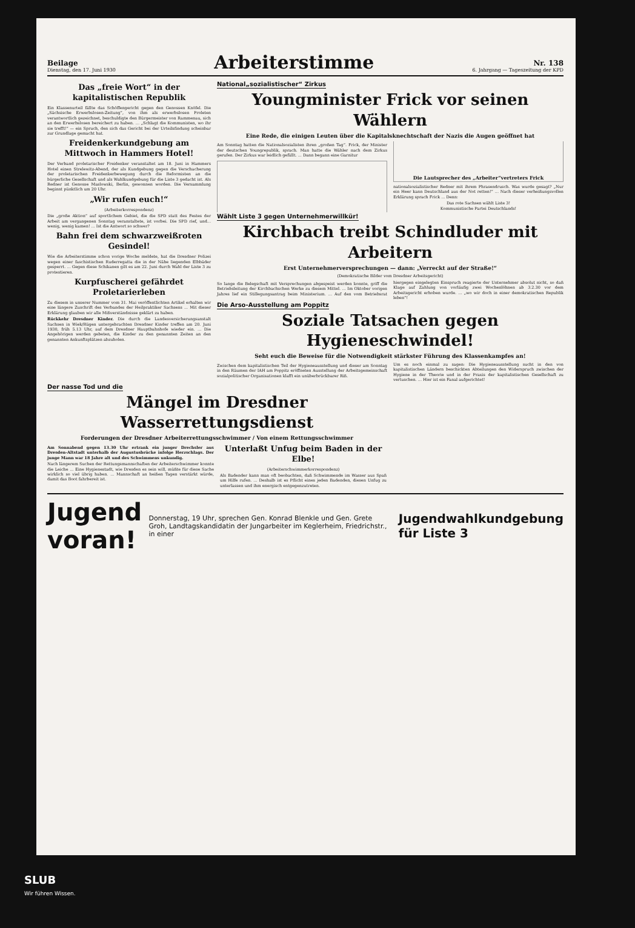Beilage
Dienstag, den 17. Juni 1930
Arbeiterstimme
Nr. 138
6. Jahrgang — Tageszeitung der KPD
Das „freie Wort“ in der kapitalistischen Republik
Ein Klassenurteil fällte das Schöffengericht gegen den Genossen Knöfel. Die „Sächsische Erwerbslosen-Zeitung“, von ihm als erwerbslosen Proleten verantwortlich gezeichnet, beschuldigte den Bürgermeister von Rammenau, sich an den Erwerbslosen bereichert zu haben. ... „Schlagt die Kommunisten, wo ihr sie trefft!“ — ein Spruch, den sich das Gericht bei der Urteilsfindung scheinbar zur Grundlage gemacht hat.
Freidenkerkundgebung am Mittwoch in Hammers Hotel!
Der Verband proletarischer Freidenker veranstaltet am 18. Juni in Hammers Hotel einen Strelewitz-Abend, der als Kundgebung gegen die Verschacherung der proletarischen Freidenkerbewegung durch die Reformisten an die bürgerliche Gesellschaft und als Wahlkundgebung für die Liste 3 gedacht ist. Als Redner ist Genosse Maslowski, Berlin, gewonnen worden. Die Versammlung beginnt pünktlich um 20 Uhr.
„Wir rufen euch!“
(Arbeiterkorrespondenz)
Die „große Aktion“ auf sportlichem Gebiet, die die SPD statt des Festes der Arbeit am vergangenen Sonntag veranstaltete, ist vorbei. Die SPD rief, und... wenig, wenig kamen! ... Ist die Antwort so schwer?
Bahn frei dem schwarzweißroten Gesindel!
Wie die Arbeiterstimme schon vorige Woche meldete, hat die Dresdner Polizei wegen einer faschistischen Ruderregatta die in der Nähe liegenden Elbbäder gesperrt. ... Gegen diese Schikanen gilt es am 22. Juni durch Wahl der Liste 3 zu protestieren.
Kurpfuscherei gefährdet Proletarierleben
Zu diesem in unserer Nummer vom 31. Mai veröffentlichten Artikel erhalten wir eine längere Zuschrift des Verbandes der Heilpraktiker Sachsens ... Mit dieser Erklärung glauben wir alle Mißverständnisse geklärt zu haben.
Rückkehr Dresdner Kinder. Die durch die Landesversicherungsanstalt Sachsen in Wiek/Rügen untergebrachten Dresdner Kinder treffen am 20. Juni 1930, früh 5.13 Uhr, auf dem Dresdner Hauptbahnhofe wieder ein. ... Die Angehörigen werden gebeten, die Kinder zu den genannten Zeiten an den genannten Ankunftsplätzen abzuholen.
National„sozialistischer“ Zirkus
Youngminister Frick vor seinen Wählern
Eine Rede, die einigen Leuten über die Kapitalsknechtschaft der Nazis die Augen geöffnet hat
Am Sonntag hatten die Nationalsozialisten ihren „großen Tag“. Frick, der Minister der deutschen Youngrepublik, sprach. Man hatte die Wähler nach dem Zirkus gerufen. Der Zirkus war leidlich gefüllt. ... Dann begann eine Garnitur
Die Lautsprecher des „Arbeiter“vertreters Frick
nationalsozialistischer Redner mit ihrem Phrasendrusch. Was wurde gesagt? „Nur ein Heer kann Deutschland aus der Not retten!“ ... Nach dieser verheißungsvollen Erklärung sprach Frick ... Denn:
Das rote Sachsen wählt Liste 3!
Kommunistische Partei Deutschlands!
Wählt Liste 3 gegen Unternehmerwillkür!
Kirchbach treibt Schindluder mit Arbeitern
Erst Unternehmerversprechungen — dann: „Verreckt auf der Straße!“
(Demokratische Bilder vom Dresdner Arbeitsgericht)
So lange die Belegschaft mit Versprechungen abgespeist werden konnte, griff die Betriebsleitung der Kirchbachschen Werke zu diesem Mittel. ... Im Oktober vorigen Jahres lief ein Stillegungsantrag beim Ministerium. ... Auf den vom Betriebsrat hiergegen eingelegten Einspruch reagierte der Unternehmer absolut nicht, so daß Klage auf Zahlung von vorläufig zwei Wochenlöhnen ab 3.2.30 vor dem Arbeitsgericht erhoben wurde. ... „wo wir doch in einer demokratischen Republik leben“!
Die Arso-Ausstellung am Poppitz
Soziale Tatsachen gegen Hygieneschwindel!
Seht euch die Beweise für die Notwendigkeit stärkster Führung des Klassenkampfes an!
Zwischen dem kapitalistischen Teil der Hygieneausstellung und dieser am Sonntag in den Räumen der IAH am Poppitz eröffneten Ausstellung der Arbeitsgemeinschaft sozialpolitischer Organisationen klafft ein unüberbrückbarer Riß.
Um es noch einmal zu sagen: Die Hygieneausstellung sucht in den von kapitalistischen Ländern beschickten Abteilungen den Widerspruch zwischen der Hygiene in der Theorie und in der Praxis der kapitalistischen Gesellschaft zu vertuschen. ... Hier ist ein Fanal aufgerichtet!
Der nasse Tod und die
Mängel im Dresdner Wasserrettungsdienst
Forderungen der Dresdner Arbeiterrettungsschwimmer / Von einem Rettungsschwimmer
Am Sonnabend gegen 13.30 Uhr ertrank ein junger Drechsler aus Dresden-Altstadt unterhalb der Augustusbrücke infolge Herzschlags. Der junge Mann war 18 Jahre alt und des Schwimmens unkundig.
Nach längerem Suchen der Rettungsmannschaften der Arbeiterschwimmer konnte die Leiche ... Eine Hygienestadt, wie Dresden es sein will, müßte für diese Sache wirklich so viel übrig haben. ... Mannschaft an heißen Tagen verstärkt würde, damit das Boot fahrbereit ist.
Unterlaßt Unfug beim Baden in der Elbe!
(Arbeiterschwimmerkorrespondenz)
Als Badender kann man oft beobachten, daß Schwimmende im Wasser aus Spaß um Hilfe rufen. ... Deshalb ist es Pflicht eines jeden Badenden, diesen Unfug zu unterlassen und ihm energisch entgegenzutreten.
Jugend voran! Donnerstag, 19 Uhr, sprechen Gen. Konrad Blenkle und Gen. Grete Groh, Landtagskandidatin der Jungarbeiter im Keglerheim, Friedrichstr., in einer Jugendwahlkundgebung für Liste 3
SLUB
Wir führen Wissen.